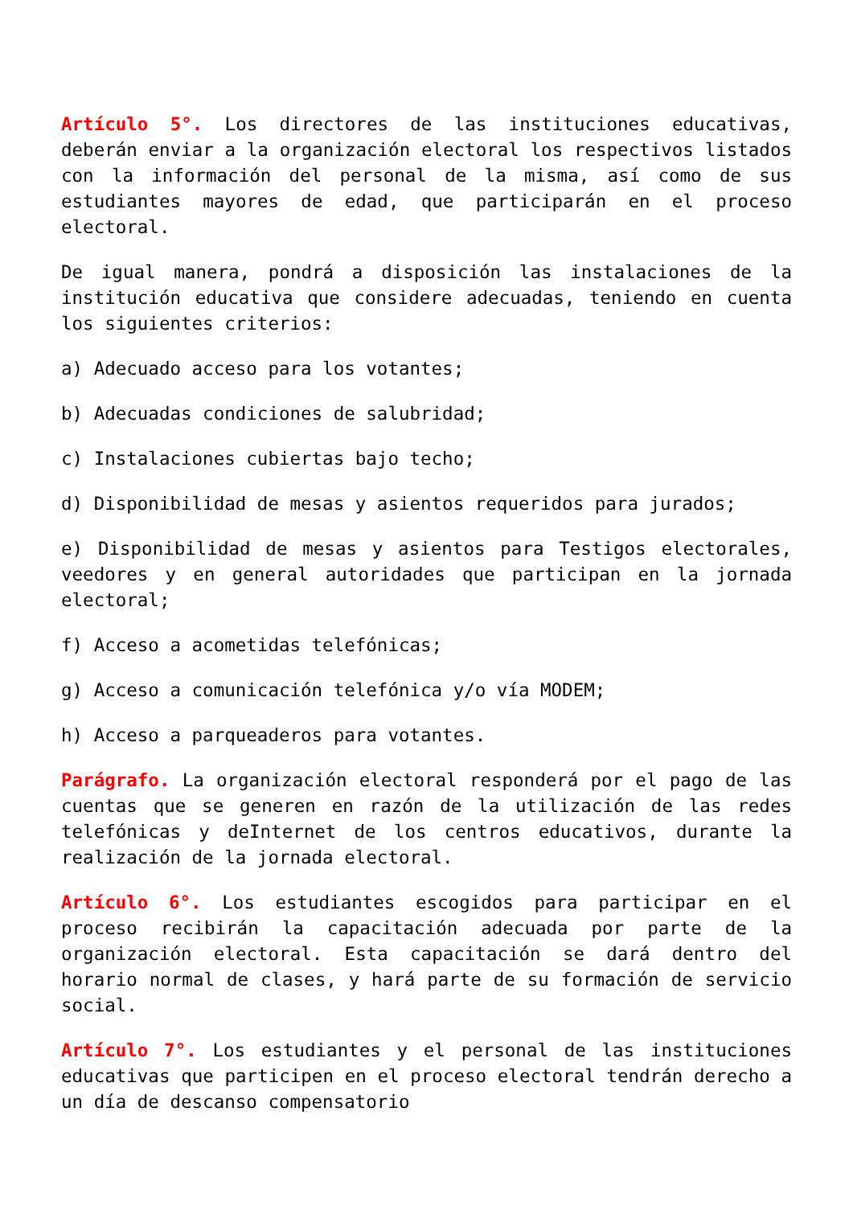Artículo 5°. Los directores de las instituciones educativas, deberán enviar a la organización electoral los respectivos listados con la información del personal de la misma, así como de sus estudiantes mayores de edad, que participarán en el proceso electoral.
De igual manera, pondrá a disposición las instalaciones de la institución educativa que considere adecuadas, teniendo en cuenta los siguientes criterios:
a) Adecuado acceso para los votantes;
b) Adecuadas condiciones de salubridad;
c) Instalaciones cubiertas bajo techo;
d) Disponibilidad de mesas y asientos requeridos para jurados;
e) Disponibilidad de mesas y asientos para Testigos electorales, veedores y en general autoridades que participan en la jornada electoral;
f) Acceso a acometidas telefónicas;
g) Acceso a comunicación telefónica y/o vía MODEM;
h) Acceso a parqueaderos para votantes.
Parágrafo. La organización electoral responderá por el pago de las cuentas que se generen en razón de la utilización de las redes telefónicas y deInternet de los centros educativos, durante la realización de la jornada electoral.
Artículo 6°. Los estudiantes escogidos para participar en el proceso recibirán la capacitación adecuada por parte de la organización electoral. Esta capacitación se dará dentro del horario normal de clases, y hará parte de su formación de servicio social.
Artículo 7°. Los estudiantes y el personal de las instituciones educativas que participen en el proceso electoral tendrán derecho a un día de descanso compensatorio